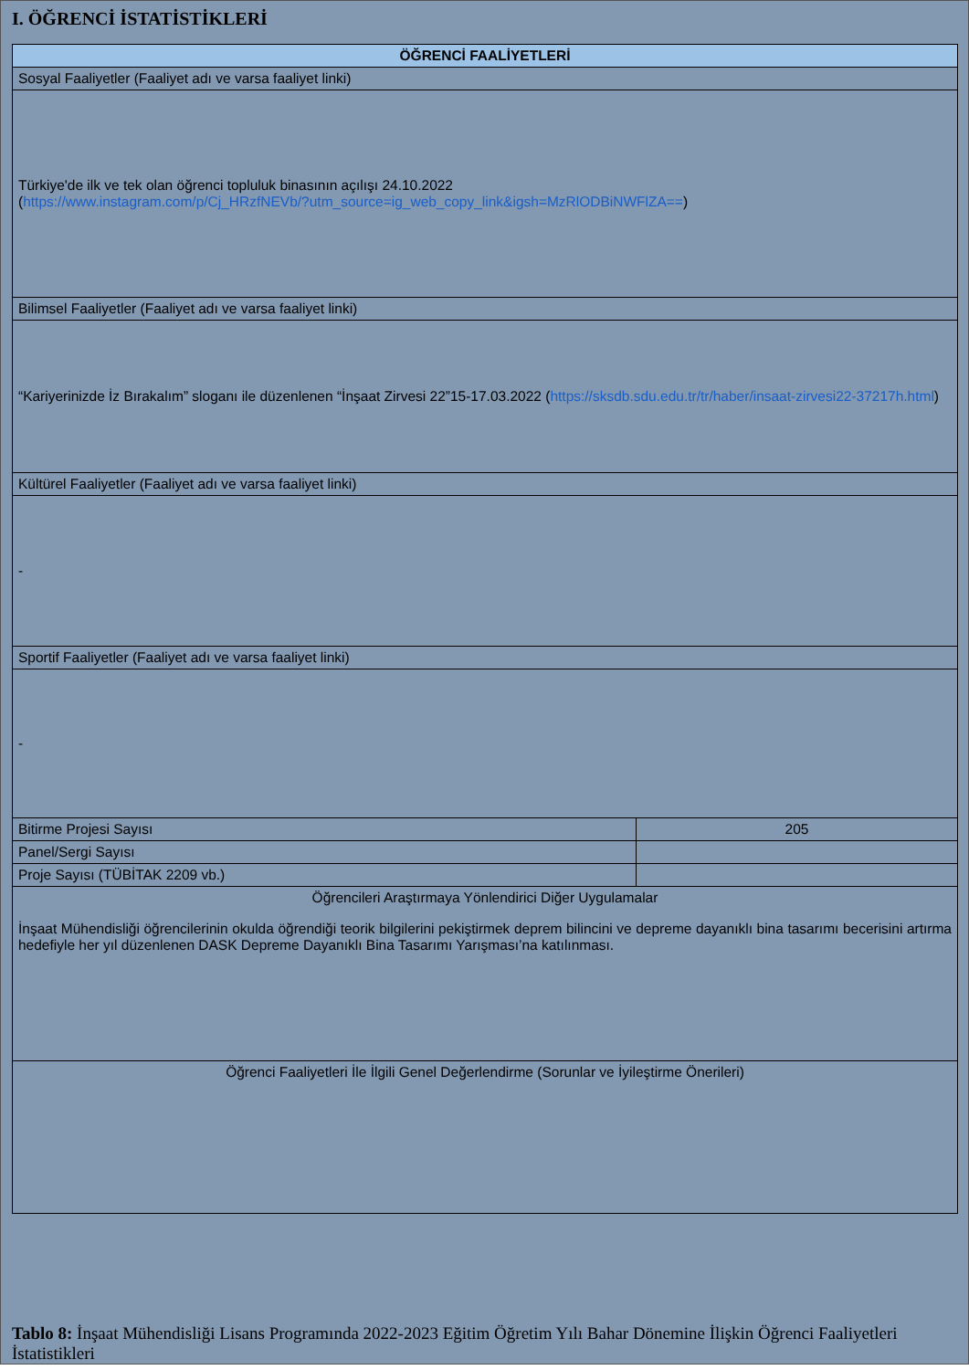I. ÖĞRENCİ İSTATİSTİKLERİ
| ÖĞRENCİ FAALİYETLERİ | |
| Sosyal Faaliyetler (Faaliyet adı ve varsa faaliyet linki) | |
| Türkiye'de ilk ve tek olan öğrenci topluluk binasının açılışı 24.10.2022 ( https://www.instagram.com/p/Cj_HRzfNEVb/?utm_source=ig_web_copy_link&igsh=MzRlODBiNWFlZA== ) | |
| Bilimsel Faaliyetler (Faaliyet adı ve varsa faaliyet linki) | |
| “Kariyerinizde İz Bırakalım” sloganı ile düzenlenen “İnşaat Zirvesi 22”15-17.03.2022 ( https://sksdb.sdu.edu.tr/tr/haber/insaat-zirvesi22-37217h.html ) | |
| Kültürel Faaliyetler (Faaliyet adı ve varsa faaliyet linki) | |
| - | |
| Sportif Faaliyetler (Faaliyet adı ve varsa faaliyet linki) | |
| - | |
| Bitirme Projesi Sayısı | 205 |
| Panel/Sergi Sayısı | |
| Proje Sayısı (TÜBİTAK 2209 vb.) | |
| Öğrencileri Araştırmaya Yönlendirici Diğer Uygulamalar İnşaat Mühendisliği öğrencilerinin okulda öğrendiği teorik bilgilerini pekiştirmek deprem bilincini ve depreme dayanıklı bina tasarımı becerisini artırma hedefiyle her yıl düzenlenen DASK Depreme Dayanıklı Bina Tasarımı Yarışması’na katılınması. | |
| Öğrenci Faaliyetleri İle İlgili Genel Değerlendirme (Sorunlar ve İyileştirme Önerileri) | |
Tablo 8: İnşaat Mühendisliği Lisans Programında 2022-2023 Eğitim Öğretim Yılı Bahar Dönemine İlişkin Öğrenci Faaliyetleri İstatistikleri